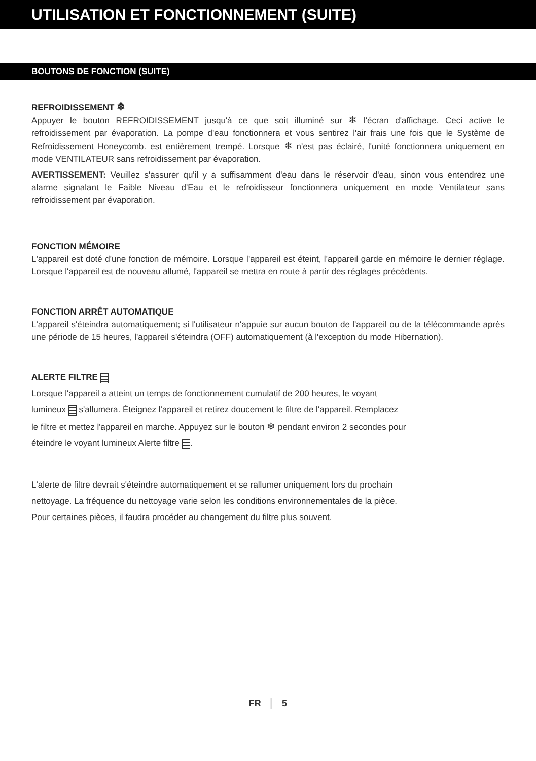UTILISATION ET FONCTIONNEMENT (SUITE)
BOUTONS DE FONCTION (SUITE)
REFROIDISSEMENT ❄
Appuyer le bouton REFROIDISSEMENT jusqu'à ce que soit illuminé sur ❄ l'écran d'affichage. Ceci active le refroidissement par évaporation. La pompe d'eau fonctionnera et vous sentirez l'air frais une fois que le Système de Refroidissement Honeycomb. est entièrement trempé. Lorsque ❄ n'est pas éclairé, l'unité fonctionnera uniquement en mode VENTILATEUR sans refroidissement par évaporation.
AVERTISSEMENT: Veuillez s'assurer qu'il y a suffisamment d'eau dans le réservoir d'eau, sinon vous entendrez une alarme signalant le Faible Niveau d'Eau et le refroidisseur fonctionnera uniquement en mode Ventilateur sans refroidissement par évaporation.
FONCTION MÉMOIRE
L'appareil est doté d'une fonction de mémoire. Lorsque l'appareil est éteint, l'appareil garde en mémoire le dernier réglage. Lorsque l'appareil est de nouveau allumé, l'appareil se mettra en route à partir des réglages précédents.
FONCTION ARRÊT AUTOMATIQUE
L'appareil s'éteindra automatiquement; si l'utilisateur n'appuie sur aucun bouton de l'appareil ou de la télécommande après une période de 15 heures, l'appareil s'éteindra (OFF) automatiquement (à l'exception du mode Hibernation).
ALERTE FILTRE
Lorsque l'appareil a atteint un temps de fonctionnement cumulatif de 200 heures, le voyant
lumineux s'allumera. Éteignez l'appareil et retirez doucement le filtre de l'appareil. Remplacez
le filtre et mettez l'appareil en marche. Appuyez sur le bouton ❄ pendant environ 2 secondes pour
éteindre le voyant lumineux Alerte filtre .
L'alerte de filtre devrait s'éteindre automatiquement et se rallumer uniquement lors du prochain
nettoyage. La fréquence du nettoyage varie selon les conditions environnementales de la pièce.
Pour certaines pièces, il faudra procéder au changement du filtre plus souvent.
FR │ 5